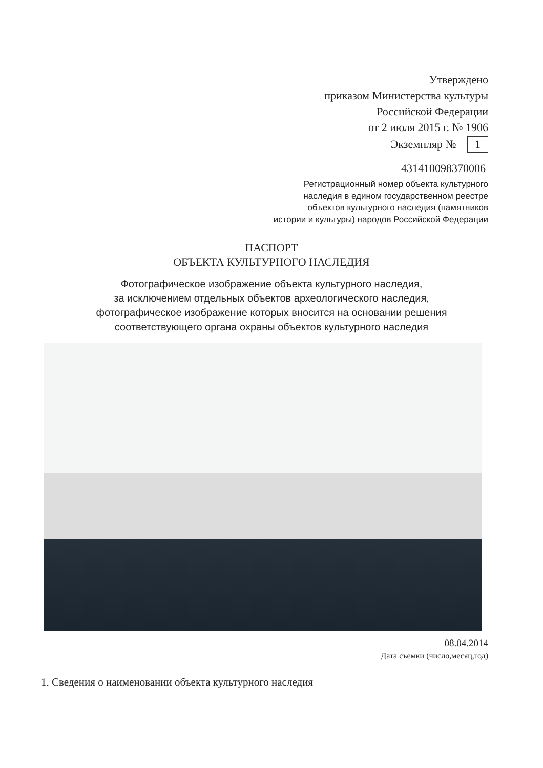Утверждено
приказом Министерства культуры
Российской Федерации
от 2 июля 2015 г. № 1906
Экземпляр № 1
431410098370006
Регистрационный номер объекта культурного
наследия в едином государственном реестре
объектов культурного наследия (памятников
истории и культуры) народов Российской Федерации
ПАСПОРТ
ОБЪЕКТА КУЛЬТУРНОГО НАСЛЕДИЯ
Фотографическое изображение объекта культурного наследия,
за исключением отдельных объектов археологического наследия,
фотографическое изображение которых вносится на основании решения
соответствующего органа охраны объектов культурного наследия
08.04.2014
Дата съемки (число,месяц,год)
1. Сведения о наименовании объекта культурного наследия